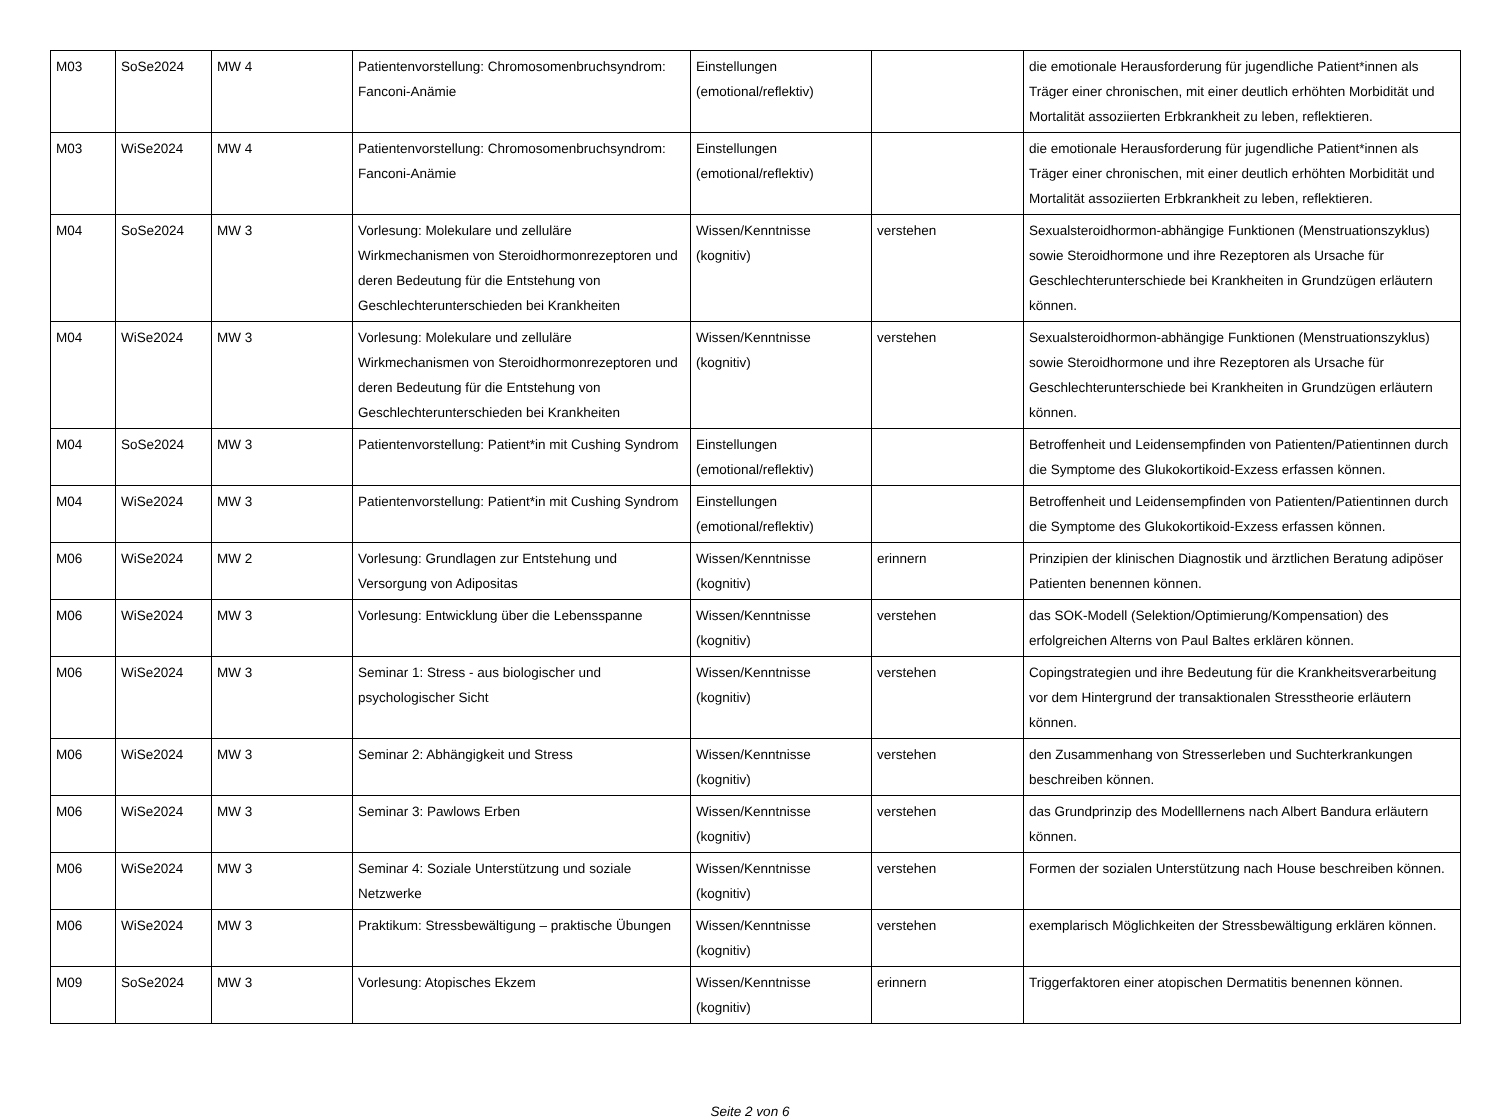| M03 | SoSe2024 | MW 4 | Patientenvorstellung: Chromosomenbruchsyndrom: Fanconi-Anämie | Einstellungen (emotional/reflektiv) | | die emotionale Herausforderung für jugendliche Patient*innen als Träger einer chronischen, mit einer deutlich erhöhten Morbidität und Mortalität assoziierten Erbkrankheit zu leben, reflektieren. |
| M03 | WiSe2024 | MW 4 | Patientenvorstellung: Chromosomenbruchsyndrom: Fanconi-Anämie | Einstellungen (emotional/reflektiv) | | die emotionale Herausforderung für jugendliche Patient*innen als Träger einer chronischen, mit einer deutlich erhöhten Morbidität und Mortalität assoziierten Erbkrankheit zu leben, reflektieren. |
| M04 | SoSe2024 | MW 3 | Vorlesung: Molekulare und zelluläre Wirkmechanismen von Steroidhormonrezeptoren und deren Bedeutung für die Entstehung von Geschlechterunterschieden bei Krankheiten | Wissen/Kenntnisse (kognitiv) | verstehen | Sexualsteroidhormon-abhängige Funktionen (Menstruationszyklus) sowie Steroidhormone und ihre Rezeptoren als Ursache für Geschlechterunterschiede bei Krankheiten in Grundzügen erläutern können. |
| M04 | WiSe2024 | MW 3 | Vorlesung: Molekulare und zelluläre Wirkmechanismen von Steroidhormonrezeptoren und deren Bedeutung für die Entstehung von Geschlechterunterschieden bei Krankheiten | Wissen/Kenntnisse (kognitiv) | verstehen | Sexualsteroidhormon-abhängige Funktionen (Menstruationszyklus) sowie Steroidhormone und ihre Rezeptoren als Ursache für Geschlechterunterschiede bei Krankheiten in Grundzügen erläutern können. |
| M04 | SoSe2024 | MW 3 | Patientenvorstellung: Patient*in mit Cushing Syndrom | Einstellungen (emotional/reflektiv) | | Betroffenheit und Leidensempfinden von Patienten/Patientinnen durch die Symptome des Glukokortikoid-Exzess erfassen können. |
| M04 | WiSe2024 | MW 3 | Patientenvorstellung: Patient*in mit Cushing Syndrom | Einstellungen (emotional/reflektiv) | | Betroffenheit und Leidensempfinden von Patienten/Patientinnen durch die Symptome des Glukokortikoid-Exzess erfassen können. |
| M06 | WiSe2024 | MW 2 | Vorlesung: Grundlagen zur Entstehung und Versorgung von Adipositas | Wissen/Kenntnisse (kognitiv) | erinnern | Prinzipien der klinischen Diagnostik und ärztlichen Beratung adipöser Patienten benennen können. |
| M06 | WiSe2024 | MW 3 | Vorlesung: Entwicklung über die Lebensspanne | Wissen/Kenntnisse (kognitiv) | verstehen | das SOK-Modell (Selektion/Optimierung/Kompensation) des erfolgreichen Alterns von Paul Baltes erklären können. |
| M06 | WiSe2024 | MW 3 | Seminar 1: Stress - aus biologischer und psychologischer Sicht | Wissen/Kenntnisse (kognitiv) | verstehen | Copingstrategien und ihre Bedeutung für die Krankheitsverarbeitung vor dem Hintergrund der transaktionalen Stresstheorie erläutern können. |
| M06 | WiSe2024 | MW 3 | Seminar 2: Abhängigkeit und Stress | Wissen/Kenntnisse (kognitiv) | verstehen | den Zusammenhang von Stresserleben und Suchterkrankungen beschreiben können. |
| M06 | WiSe2024 | MW 3 | Seminar 3: Pawlows Erben | Wissen/Kenntnisse (kognitiv) | verstehen | das Grundprinzip des Modelllernens nach Albert Bandura erläutern können. |
| M06 | WiSe2024 | MW 3 | Seminar 4: Soziale Unterstützung und soziale Netzwerke | Wissen/Kenntnisse (kognitiv) | verstehen | Formen der sozialen Unterstützung nach House beschreiben können. |
| M06 | WiSe2024 | MW 3 | Praktikum: Stressbewältigung – praktische Übungen | Wissen/Kenntnisse (kognitiv) | verstehen | exemplarisch Möglichkeiten der Stressbewältigung erklären können. |
| M09 | SoSe2024 | MW 3 | Vorlesung: Atopisches Ekzem | Wissen/Kenntnisse (kognitiv) | erinnern | Triggerfaktoren einer atopischen Dermatitis benennen können. |
Seite 2 von 6